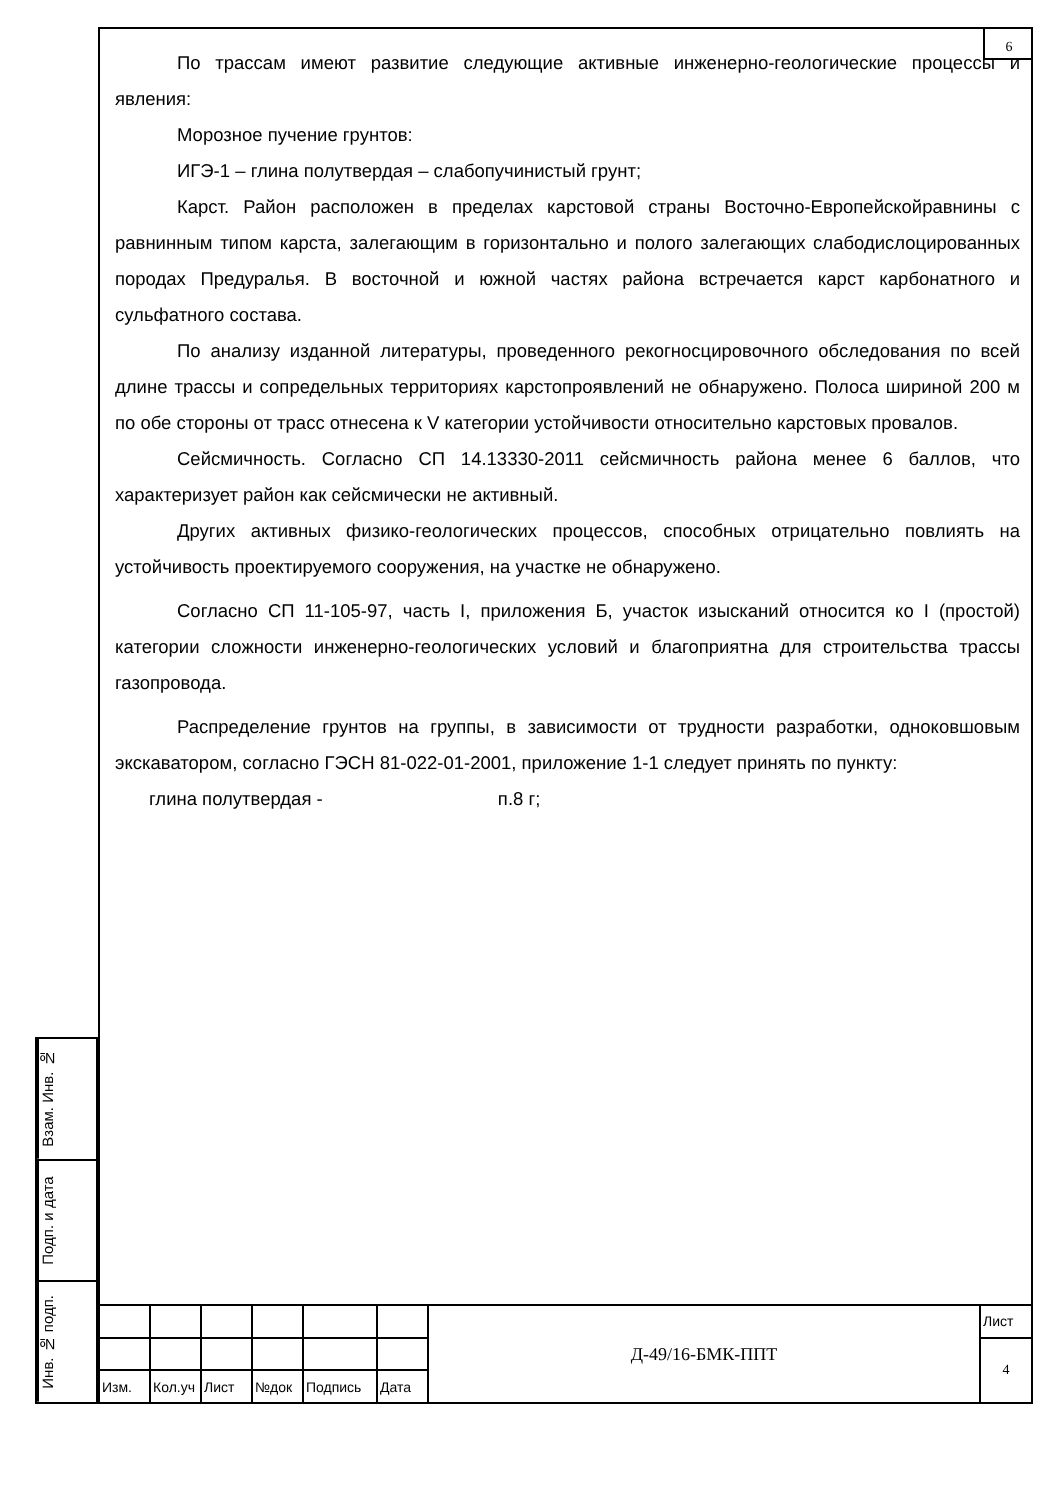6
По трассам имеют развитие следующие активные инженерно-геологические процессы и явления:
Морозное пучение грунтов:
ИГЭ-1 – глина полутвердая – слабопучинистый грунт;
Карст. Район расположен в пределах карстовой страны Восточно-Европейскойравнины с равнинным типом карста, залегающим в горизонтально и полого залегающих слабодислоцированных породах Предуралья. В восточной и южной частях района встречается карст карбонатного и сульфатного состава.
По анализу изданной литературы, проведенного рекогносцировочного обследования по всей длине трассы и сопредельных территориях карстопроявлений не обнаружено. Полоса шириной 200 м по обе стороны от трасс отнесена к V категории устойчивости относительно карстовых провалов.
Сейсмичность. Согласно СП 14.13330-2011 сейсмичность района менее 6 баллов, что характеризует район как сейсмически не активный.
Других активных физико-геологических процессов, способных отрицательно повлиять на устойчивость проектируемого сооружения, на участке не обнаружено.
Согласно СП 11-105-97, часть I, приложения Б, участок изысканий относится ко I (простой) категории сложности инженерно-геологических условий и благоприятна для строительства трассы газопровода.
Распределение грунтов на группы, в зависимости от трудности разработки, одноковшовым экскаватором, согласно ГЭСН 81-022-01-2001, приложение 1-1 следует принять по пункту:
глина полутвердая - п.8 г;
Взам. Инв. №
Подп. и дата
Инв. № подп.
| | | | | | | Д-49/16-БМК-ППТ | Лист |
| | | | | | | | 4 |
| Изм. | Кол.уч | Лист | №док | Подпись | Дата | | |